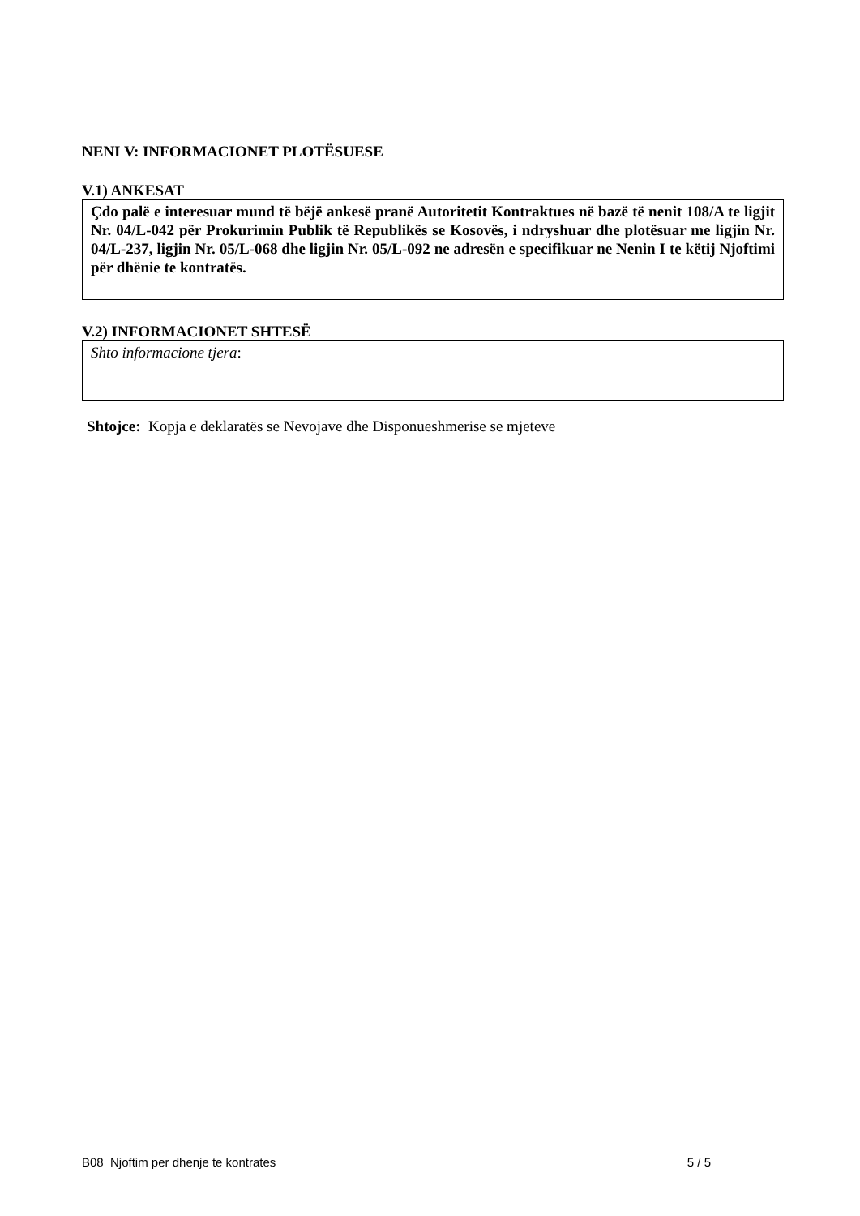NENI V: INFORMACIONET PLOTËSUESE
V.1) ANKESAT
Çdo palë e interesuar mund të bëjë ankesë pranë Autoritetit Kontraktues në bazë të nenit 108/A te ligjit Nr. 04/L-042 për Prokurimin Publik të Republikës se Kosovës, i ndryshuar dhe plotësuar me ligjin Nr. 04/L-237, ligjin Nr. 05/L-068 dhe ligjin Nr. 05/L-092 ne adresën e specifikuar ne Nenin I te këtij Njoftimi për dhënie te kontratës.
V.2) INFORMACIONET SHTESË
Shto informacione tjera:
Shtojce: Kopja e deklaratës se Nevojave dhe Disponueshmerise se mjeteve
B08 Njoftim per dhenje te kontrates 5 / 5